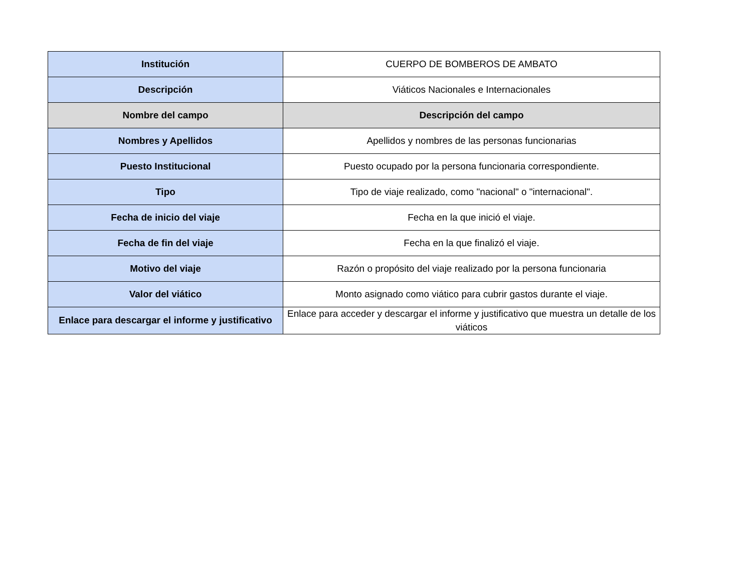| Institución | CUERPO DE BOMBEROS DE AMBATO |
| Descripción | Viáticos Nacionales e Internacionales |
| Nombre del campo | Descripción del campo |
| Nombres y Apellidos | Apellidos y nombres de las personas funcionarias |
| Puesto Institucional | Puesto ocupado por la persona funcionaria correspondiente. |
| Tipo | Tipo de viaje realizado, como "nacional" o "internacional". |
| Fecha de inicio del viaje | Fecha en la que inició el viaje. |
| Fecha de fin del viaje | Fecha en la que finalizó el viaje. |
| Motivo del viaje | Razón o propósito del viaje realizado por la persona funcionaria |
| Valor del viático | Monto asignado como viático para cubrir gastos durante el viaje. |
| Enlace para descargar el informe y justificativo | Enlace para acceder y descargar el informe y justificativo que muestra un detalle de los viáticos |